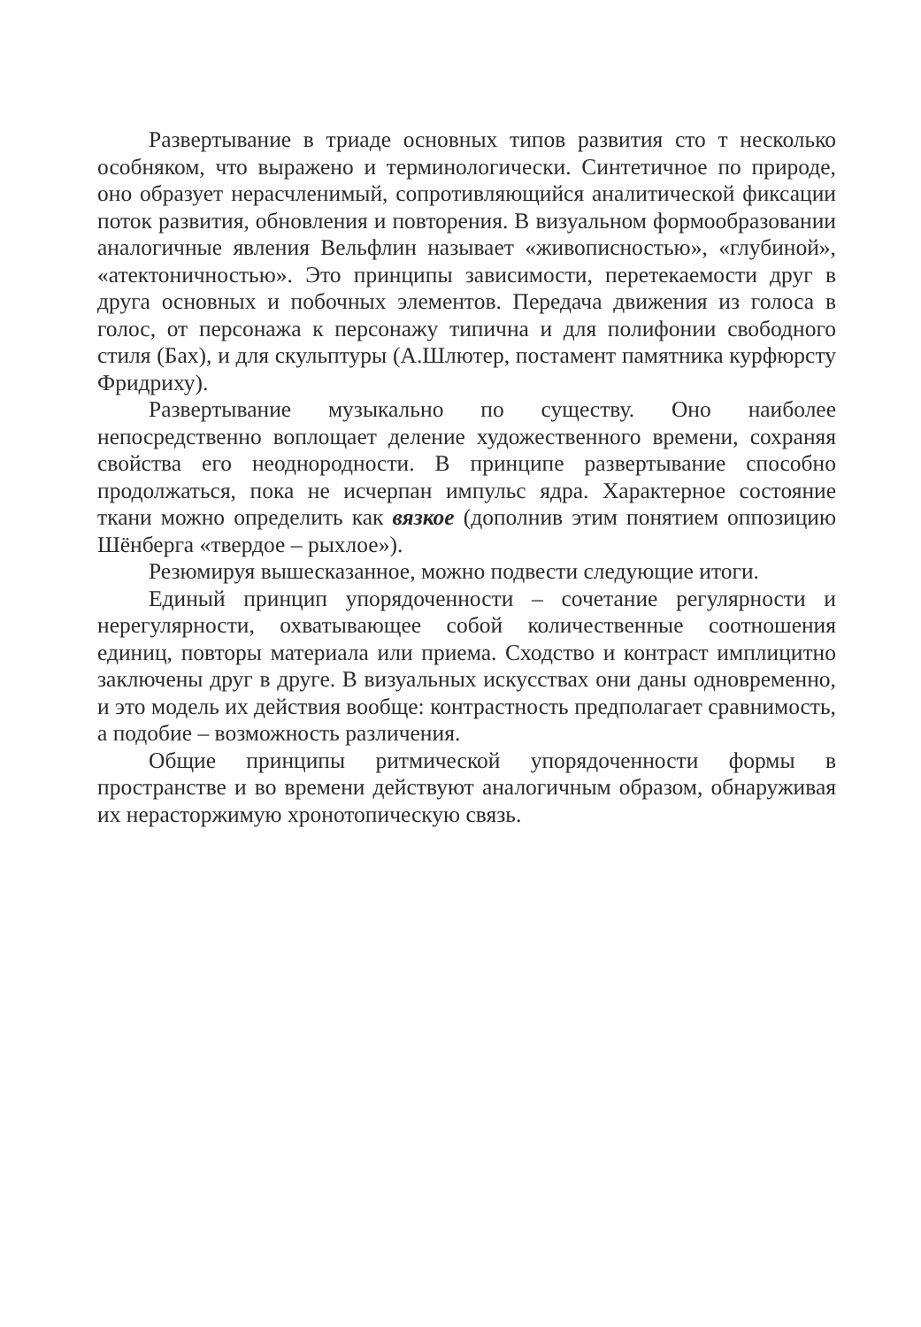Развертывание в триаде основных типов развития сто т несколько особняком, что выражено и терминологически. Синтетичное по природе, оно образует нерасчленимый, сопротивляющийся аналитической фиксации поток развития, обновления и повторения. В визуальном формообразовании аналогичные явления Вельфлин называет «живописностью», «глубиной», «атектоничностью». Это принципы зависимости, перетекаемости друг в друга основных и побочных элементов. Передача движения из голоса в голос, от персонажа к персонажу типична и для полифонии свободного стиля (Бах), и для скульптуры (А.Шлютер, постамент памятника курфюрсту Фридриху).
Развертывание музыкально по существу. Оно наиболее непосредственно воплощает деление художественного времени, сохраняя свойства его неоднородности. В принципе развертывание способно продолжаться, пока не исчерпан импульс ядра. Характерное состояние ткани можно определить как вязкое (дополнив этим понятием оппозицию Шёнберга «твердое – рыхлое»).
Резюмируя вышесказанное, можно подвести следующие итоги.
Единый принцип упорядоченности – сочетание регулярности и нерегулярности, охватывающее собой количественные соотношения единиц, повторы материала или приема. Сходство и контраст имплицитно заключены друг в друге. В визуальных искусствах они даны одновременно, и это модель их действия вообще: контрастность предполагает сравнимость, а подобие – возможность различения.
Общие принципы ритмической упорядоченности формы в пространстве и во времени действуют аналогичным образом, обнаруживая их нерасторжимую хронотопическую связь.